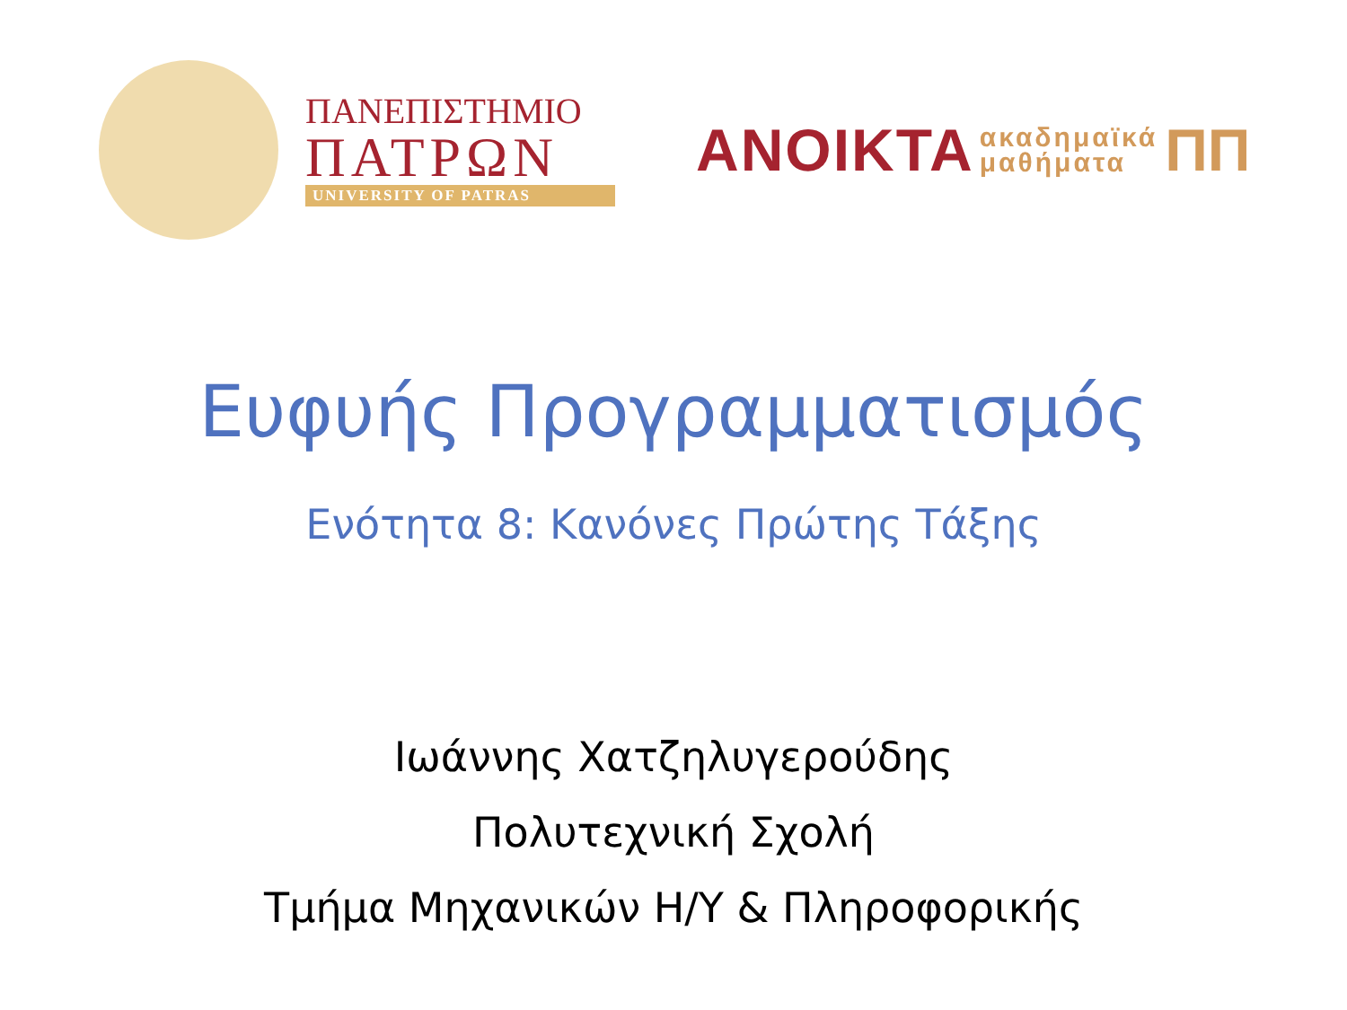ΠΑΝΕΠΙΣΤΗΜΙΟ
ΠΑΤΡΩΝ
UNIVERSITY OF PATRAS
ΑΝΟΙΚΤΑ ακαδημαϊκά
μαθήματα ΠΠ
Ευφυής Προγραμματισμός
Ενότητα 8: Κανόνες Πρώτης Τάξης
Ιωάννης Χατζηλυγερούδης
Πολυτεχνική Σχολή
Τμήμα Μηχανικών Η/Υ & Πληροφορικής